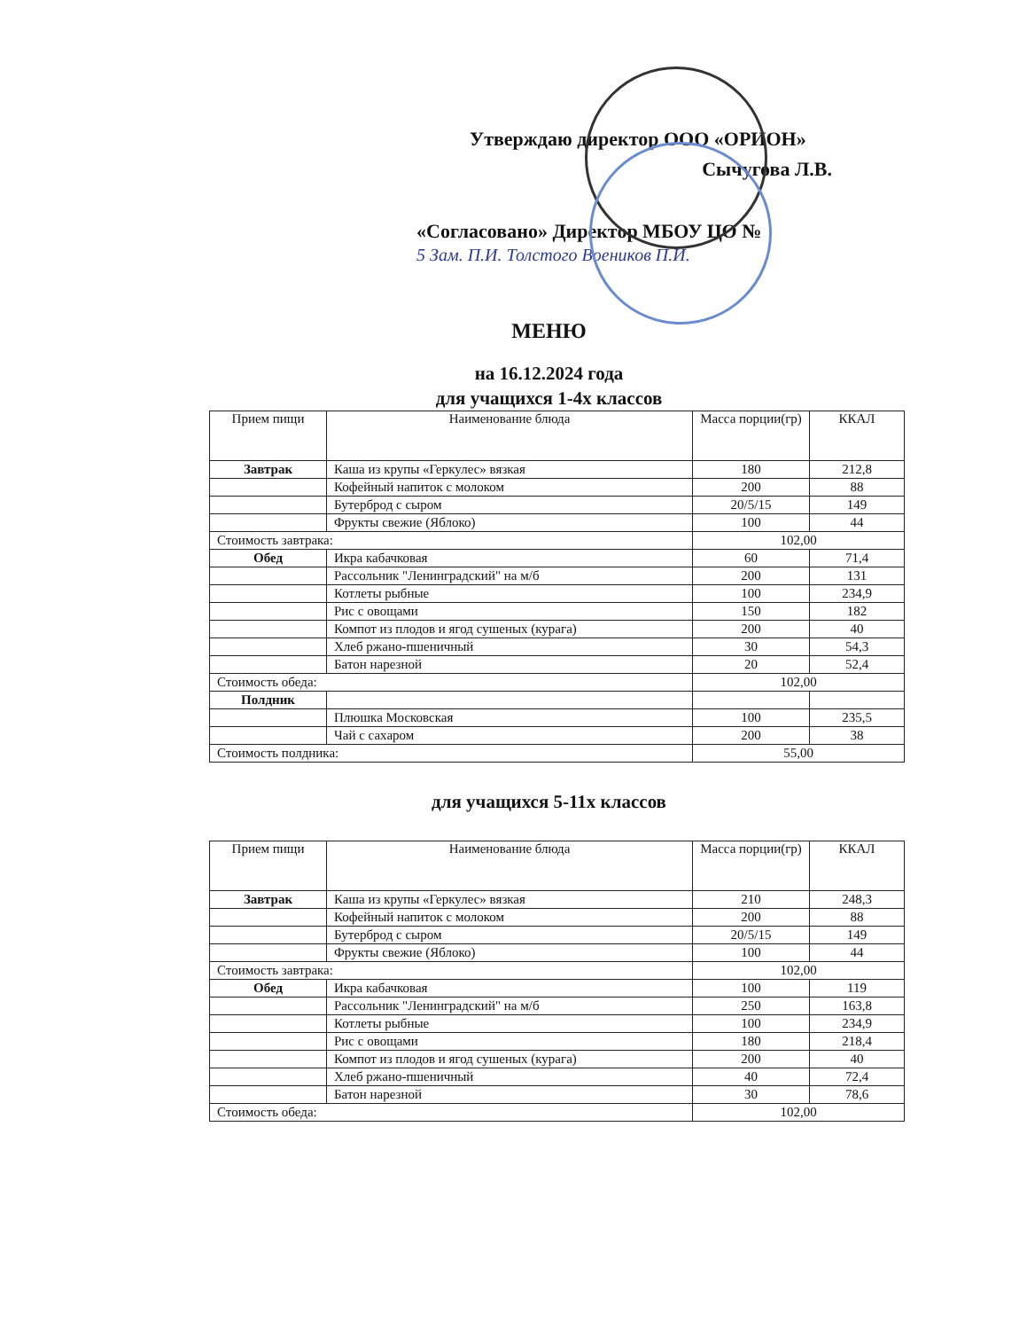Утверждаю директор ООО «ОРИОН»
Сычугова Л.В.
«Согласовано» Директор МБОУ ЦО № 5 Зам. П.И. Толстого Воеников П.И.
МЕНЮ
на 16.12.2024 года
для учащихся 1-4х классов
| Прием пищи | Наименование блюда | Масса порции(гр) | ККАЛ |
| --- | --- | --- | --- |
| Завтрак | Каша из крупы «Геркулес» вязкая | 180 | 212,8 |
| | Кофейный напиток с молоком | 200 | 88 |
| | Бутерброд с сыром | 20/5/15 | 149 |
| | Фрукты свежие (Яблоко) | 100 | 44 |
| Стоимость завтрака: | | 102,00 | |
| Обед | Икра кабачковая | 60 | 71,4 |
| | Рассольник "Ленинградский" на м/б | 200 | 131 |
| | Котлеты рыбные | 100 | 234,9 |
| | Рис с овощами | 150 | 182 |
| | Компот из плодов и ягод сушеных (курага) | 200 | 40 |
| | Хлеб ржано-пшеничный | 30 | 54,3 |
| | Батон нарезной | 20 | 52,4 |
| Стоимость обеда: | | 102,00 | |
| Полдник | | | |
| | Плюшка Московская | 100 | 235,5 |
| | Чай с сахаром | 200 | 38 |
| Стоимость полдника: | | 55,00 | |
для учащихся 5-11х классов
| Прием пищи | Наименование блюда | Масса порции(гр) | ККАЛ |
| --- | --- | --- | --- |
| Завтрак | Каша из крупы «Геркулес» вязкая | 210 | 248,3 |
| | Кофейный напиток с молоком | 200 | 88 |
| | Бутерброд с сыром | 20/5/15 | 149 |
| | Фрукты свежие (Яблоко) | 100 | 44 |
| Стоимость завтрака: | | 102,00 | |
| Обед | Икра кабачковая | 100 | 119 |
| | Рассольник "Ленинградский" на м/б | 250 | 163,8 |
| | Котлеты рыбные | 100 | 234,9 |
| | Рис с овощами | 180 | 218,4 |
| | Компот из плодов и ягод сушеных (курага) | 200 | 40 |
| | Хлеб ржано-пшеничный | 40 | 72,4 |
| | Батон нарезной | 30 | 78,6 |
| Стоимость обеда: | | 102,00 | |